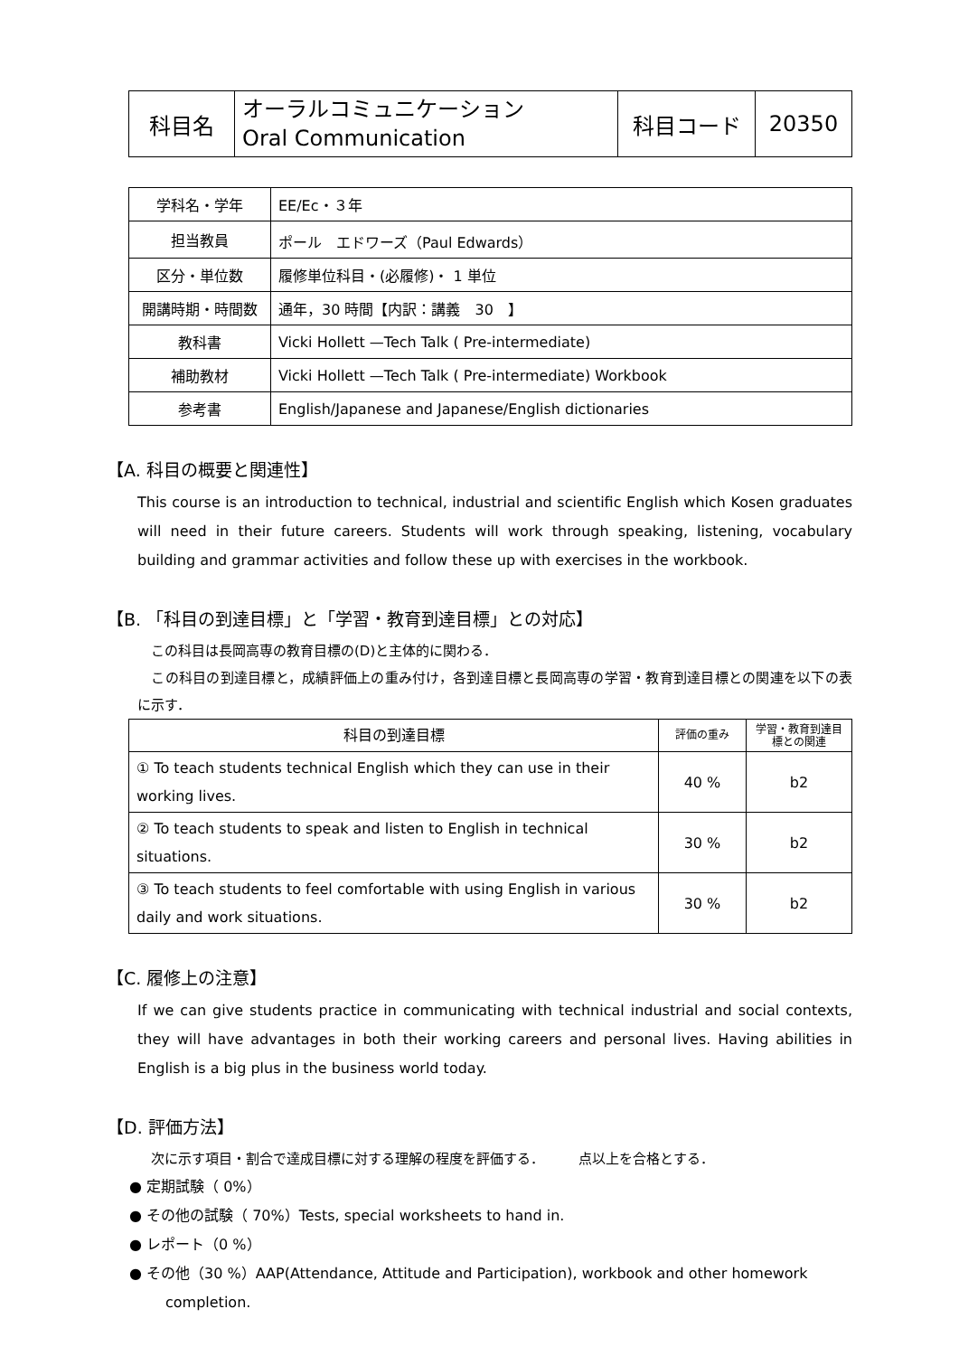| 科目名 | オーラルコミュニケーション Oral Communication | 科目コード | 20350 |
| 学科名・学年 | EE/Ec・３年 |
| 担当教員 | ポール エドワーズ（Paul Edwards） |
| 区分・単位数 | 履修単位科目・(必履修)・ 1 単位 |
| 開講時期・時間数 | 通年，30 時間【内訳：講義 30 】 |
| 教科書 | Vicki Hollett —Tech Talk ( Pre-intermediate) |
| 補助教材 | Vicki Hollett —Tech Talk ( Pre-intermediate) Workbook |
| 参考書 | English/Japanese and Japanese/English dictionaries |
【A. 科目の概要と関連性】
This course is an introduction to technical, industrial and scientific English which Kosen graduates will need in their future careers. Students will work through speaking, listening, vocabulary building and grammar activities and follow these up with exercises in the workbook.
【B. 「科目の到達目標」と「学習・教育到達目標」との対応】
　この科目は長岡高専の教育目標の(D)と主体的に関わる．
　この科目の到達目標と，成績評価上の重み付け，各到達目標と長岡高専の学習・教育到達目標との関連を以下の表に示す．
| 科目の到達目標 | 評価の重み | 学習・教育到達目標との関連 |
| ① To teach students technical English which they can use in their working lives. | 40 % | b2 |
| ② To teach students to speak and listen to English in technical situations. | 30 % | b2 |
| ③ To teach students to feel comfortable with using English in various daily and work situations. | 30 % | b2 |
【C. 履修上の注意】
If we can give students practice in communicating with technical industrial and social contexts, they will have advantages in both their working careers and personal lives. Having abilities in English is a big plus in the business world today.
【D. 評価方法】
　次に示す項目・割合で達成目標に対する理解の程度を評価する．　　　点以上を合格とする．
● 定期試験（ 0%）
● その他の試験（ 70%）Tests, special worksheets to hand in.
● レポート（0 %）
● その他（30 %）AAP(Attendance, Attitude and Participation), workbook and other homework completion.